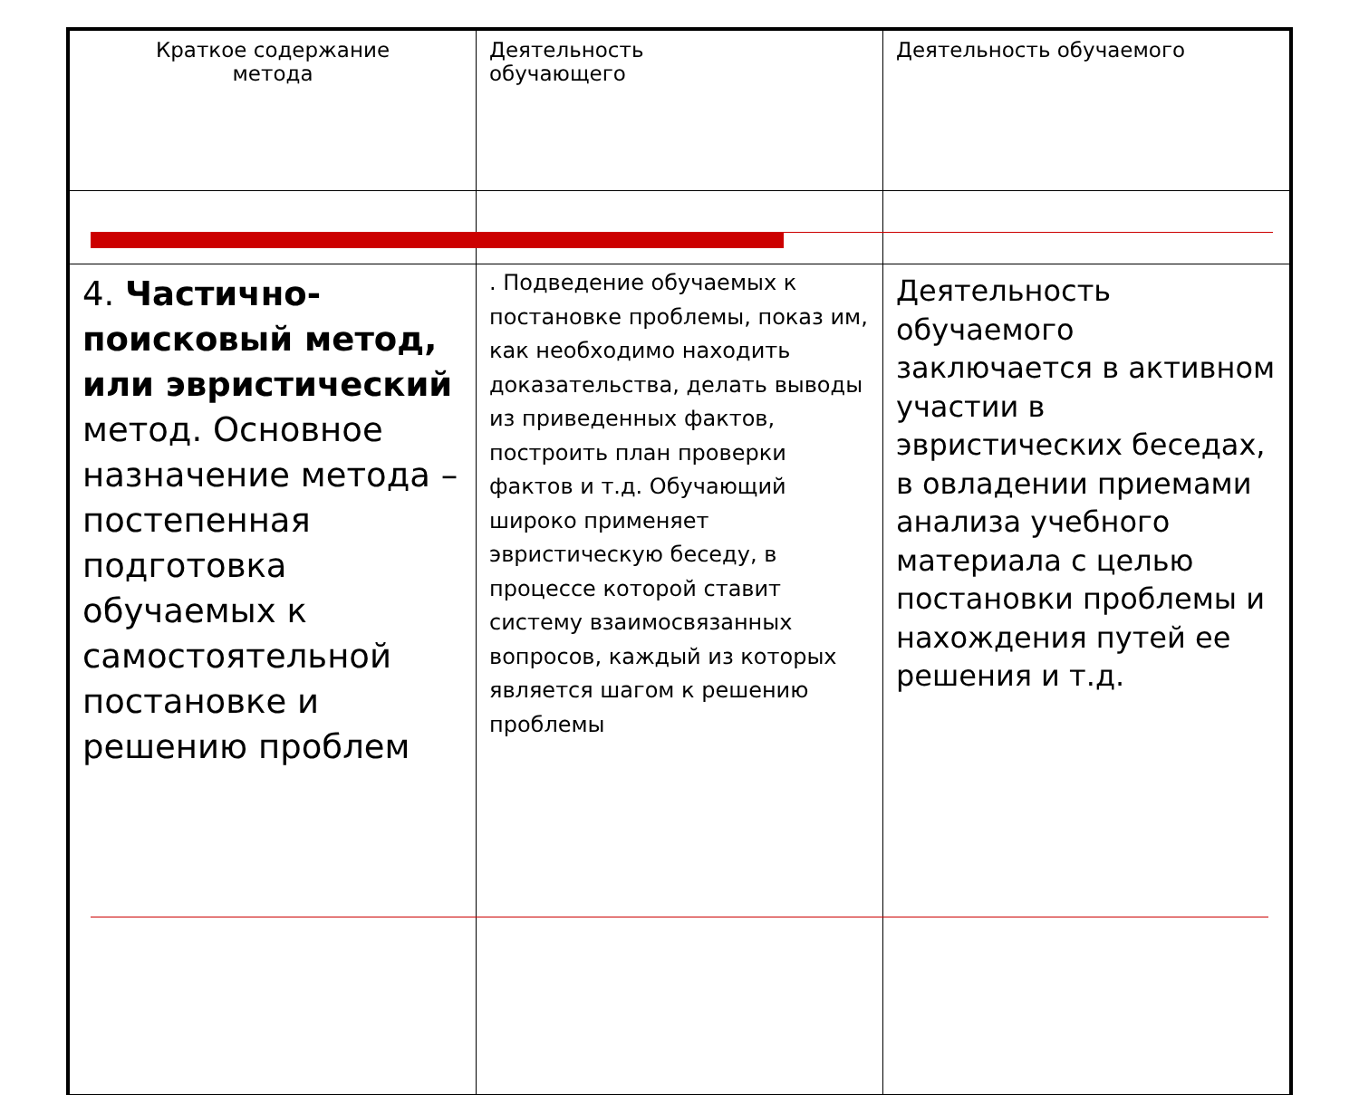| Краткое содержание метода | Деятельность обучающего | Деятельность обучаемого |
| 4. Частично-поисковый метод, или эвристический метод. Основное назначение метода – постепенная подготовка обучаемых к самостоятельной постановке и решению проблем | . Подведение обучаемых к постановке проблемы, показ им, как необходимо находить доказательства, делать выводы из приведенных фактов, построить план проверки фактов и т.д. Обучающий широко применяет эвристическую беседу, в процессе которой ставит систему взаимосвязанных вопросов, каждый из которых является шагом к решению проблемы | Деятельность обучаемого заключается в активном участии в эвристических беседах, в овладении приемами анализа учебного материала с целью постановки проблемы и нахождения путей ее решения и т.д. |